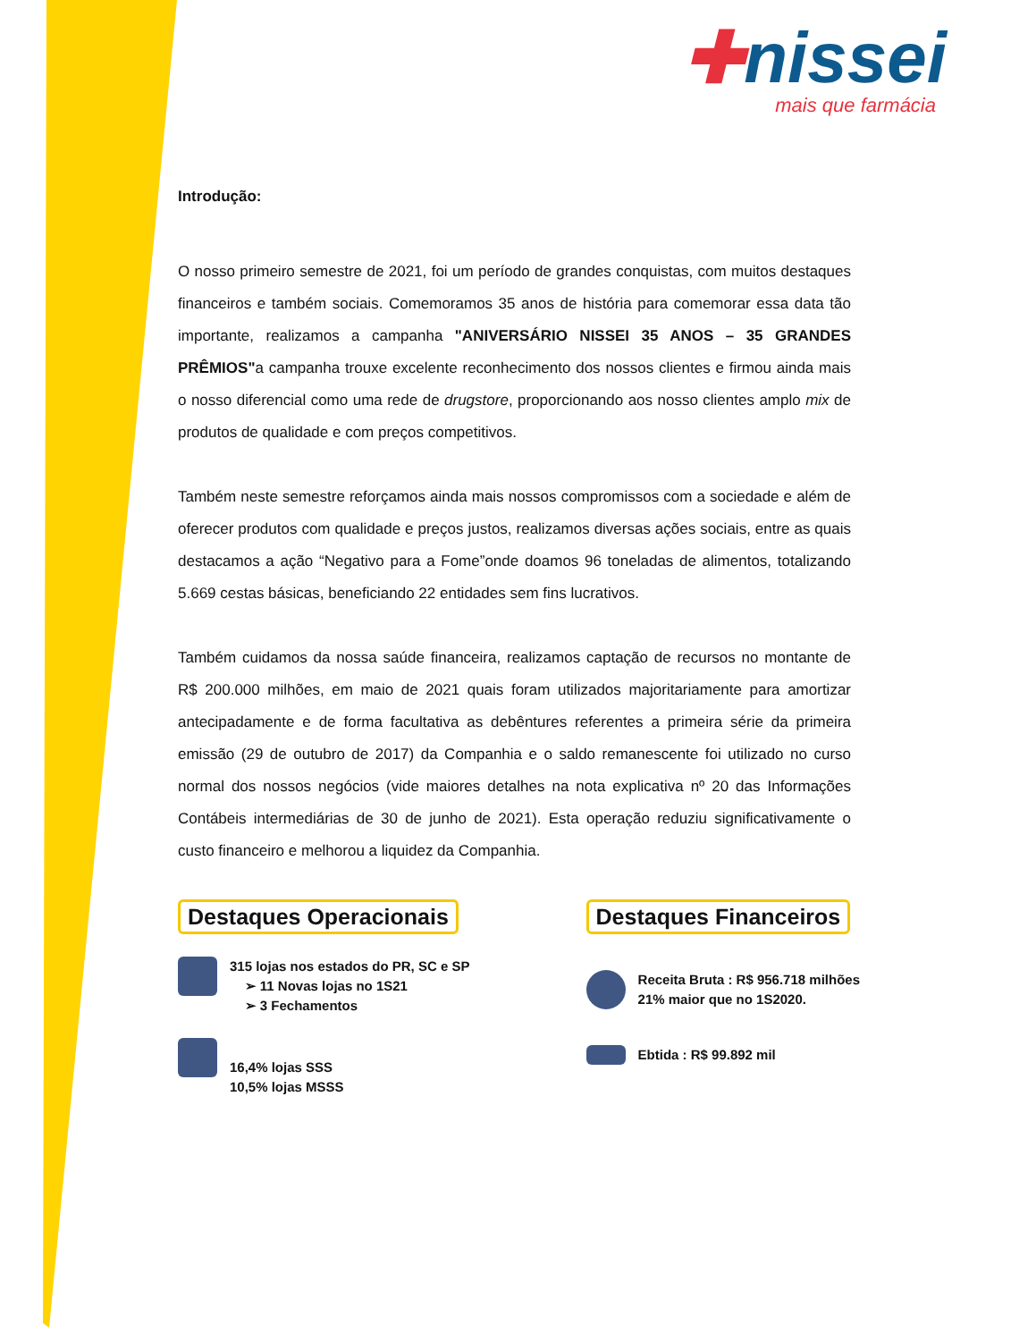✚nissei
mais que farmácia
Introdução:
O nosso primeiro semestre de 2021, foi um período de grandes conquistas, com muitos destaques financeiros e também sociais. Comemoramos 35 anos de história para comemorar essa data tão importante, realizamos a campanha "ANIVERSÁRIO NISSEI 35 ANOS – 35 GRANDES PRÊMIOS"a campanha trouxe excelente reconhecimento dos nossos clientes e firmou ainda mais o nosso diferencial como uma rede de drugstore, proporcionando aos nosso clientes amplo mix de produtos de qualidade e com preços competitivos.
Também neste semestre reforçamos ainda mais nossos compromissos com a sociedade e além de oferecer produtos com qualidade e preços justos, realizamos diversas ações sociais, entre as quais destacamos a ação “Negativo para a Fome”onde doamos 96 toneladas de alimentos, totalizando 5.669 cestas básicas, beneficiando 22 entidades sem fins lucrativos.
Também cuidamos da nossa saúde financeira, realizamos captação de recursos no montante de R$ 200.000 milhões, em maio de 2021 quais foram utilizados majoritariamente para amortizar antecipadamente e de forma facultativa as debêntures referentes a primeira série da primeira emissão (29 de outubro de 2017) da Companhia e o saldo remanescente foi utilizado no curso normal dos nossos negócios (vide maiores detalhes na nota explicativa nº 20 das Informações Contábeis intermediárias de 30 de junho de 2021). Esta operação reduziu significativamente o custo financeiro e melhorou a liquidez da Companhia.
Destaques Operacionais
315 lojas nos estados do PR, SC e SP
➢ 11 Novas lojas no 1S21
➢ 3 Fechamentos
16,4% lojas SSS
10,5% lojas MSSS
Destaques Financeiros
Receita Bruta : R$ 956.718 milhões
21% maior que no 1S2020.
Ebtida : R$ 99.892 mil